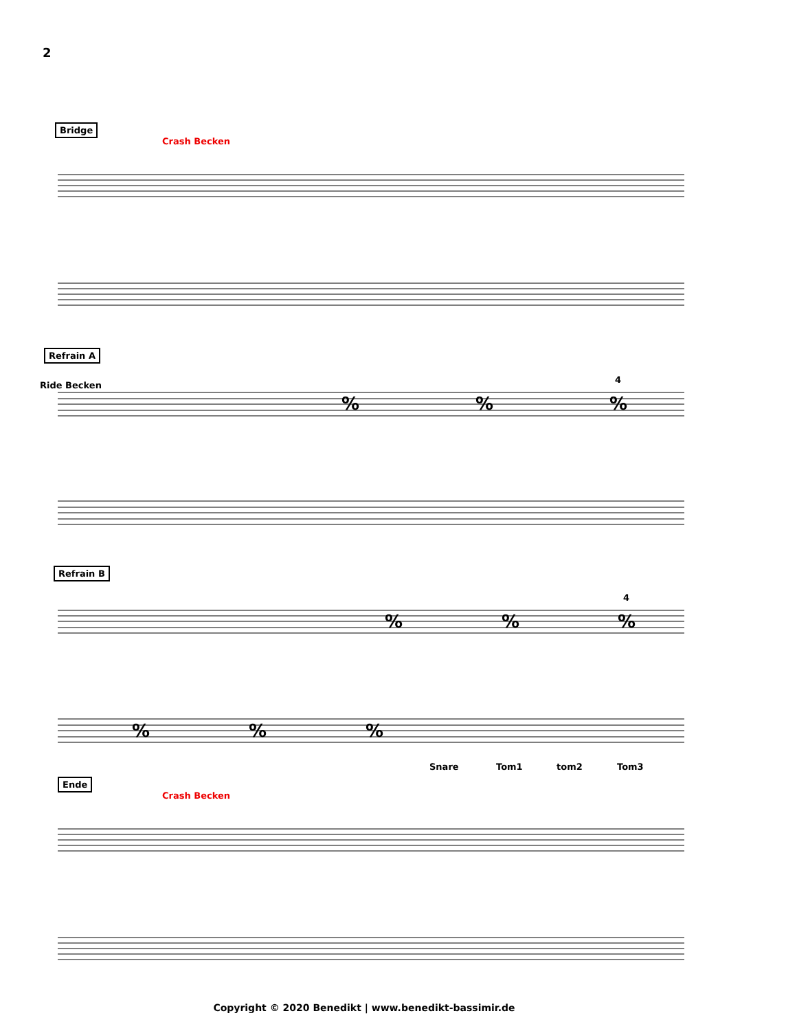2
Bridge
Crash Becken
Refrain A
Ride Becken
4
Refrain B
4
Snare Tom1 tom2 Tom3
Ende
Crash Becken
%
%
%
%
%
%
%
%
%
Copyright © 2020 Benedikt | www.benedikt-bassimir.de